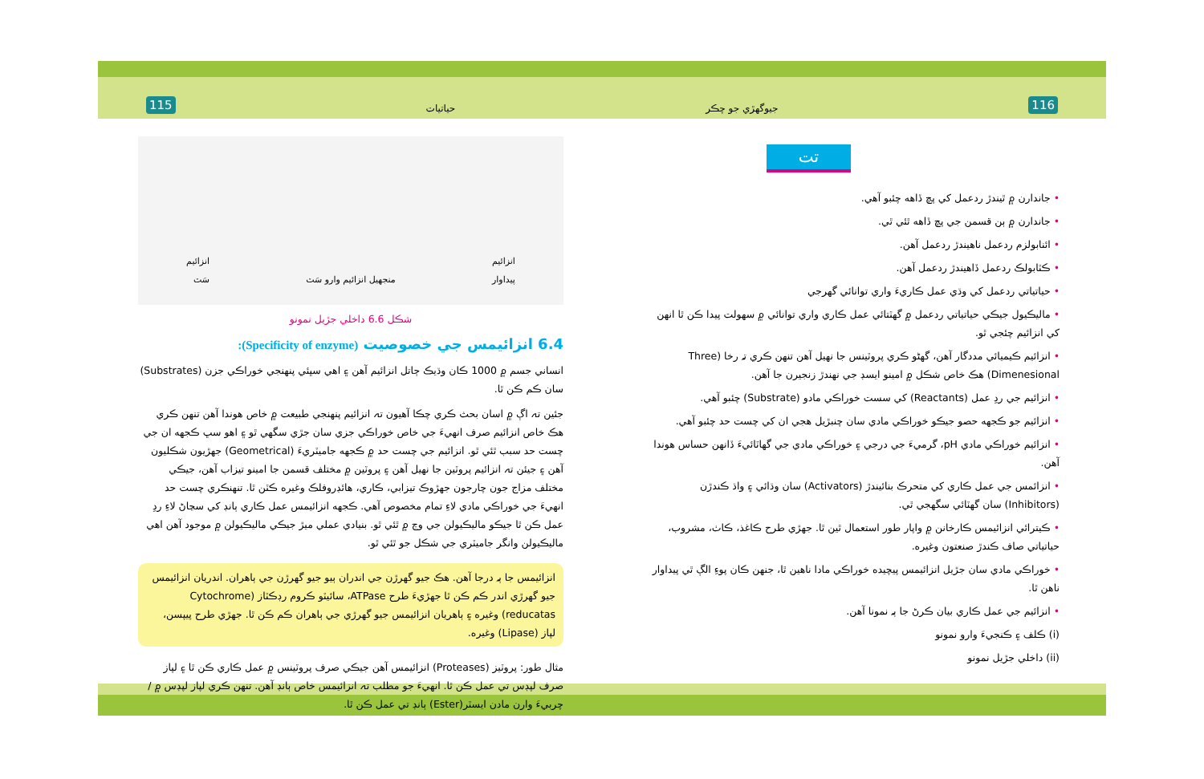115 حياتيات جيوگهڙي جو چڪر 116
تت
• جاندارن ۾ ٿيندڙ ردعمل کي پچ ڏاهه چئبو آهي.
• جاندارن ۾ ٻن قسمن جي پچ ڏاهه ٿئي ٿي.
• ائنابولزم ردعمل ناهيندڙ ردعمل آهن.
• ڪٽابولڪ ردعمل ڏاهيندڙ ردعمل آهن.
• حياتياتي ردعمل کي وڌي عمل ڪاريءَ واري توانائي گهرجي
• ماليڪيول جيڪي حياتياتي ردعمل ۾ گهٽتائي عمل ڪاري واري توانائي ۾ سهولت پيدا ڪن ٿا انهن کي انزائيم چئجي ٿو.
• انزائيم ڪيميائي مددگار آهن، گهڻو ڪري پروٽينس جا نهيل آهن تنهن ڪري تہ رخا (Three Dimenesional) هڪ خاص شڪل ۾ امينو ايسڊ جي نهندڙ زنجيرن جا آهن.
• انزائيم جي ردِ عمل (Reactants) کي سست خوراڪي مادو (Substrate) چئبو آهي.
• انزائيم جو ڪجهه حصو جيڪو خوراڪي مادي سان چنبڙيل هجي ان کي چست حد چئبو آهي.
• انزائيم خوراڪي مادي pH، گرميءَ جي درجي ۽ خوراڪي مادي جي گهاٽائيءَ ڏانهن حساس هوندا آهن.
• انزائمس جي عمل ڪاري کي متحرڪ بنائيندڙ (Activators) سان وڌائي ۽ واڌ ڪندڙن (Inhibitors) سان گهٽائي سگهجي ٿي.
• ڪيترائي انزائيمس ڪارخانن ۾ واپار طور استعمال ٿين ٿا. جهڙي طرح ڪاغذ، ڪاٺ، مشروب، حياتياتي صاف ڪندڙ صنعتون وغيره.
• خوراڪي مادي سان جڙيل انزائيمس پيچيده خوراڪي مادا ناهين ٿا، جنهن ڪان پوءِ الڳ ٿي پيداوار ناهن ٿا.
• انزائيم جي عمل ڪاري بيان ڪرڻ جا ٻہ نمونا آهن.
(i) ڪلف ۽ ڪنجيءَ وارو نمونو
(ii) داخلي جڙيل نمونو
انزائيم
پيداوار منجهيل انزائيم وارو سَٽ انزائيم
سَٽ
شڪل 6.6 داخلي جڙيل نمونو
6.4 انزائيمس جي خصوصيت (Specificity of enzyme):
انساني جسم ۾ 1000 ڪان وڌيڪ ڄاتل انزائيم آهن ۽ اهي سڀئي پنهنجي خوراڪي جزن (Substrates) سان ڪم ڪن ٿا.
جئين تہ اڳ ۾ اسان بحث ڪري چڪا آهيون تہ انزائيم پنهنجي طبيعت ۾ خاص هوندا آهن تنهن ڪري هڪ خاص انزائيم صرف انهيءَ جي خاص خوراڪي جزي سان جڙي سگهي ٿو ۽ اهو سڀ ڪجهه ان جي چست حد سبب ٿئي ٿو. انزائيم جي چست حد ۾ ڪجهه جاميٽريءَ (Geometrical) جهڙيون شڪليون آهن ۽ جيئن تہ انزائيم پروٽين جا نهيل آهن ۽ پروٽين ۾ مختلف قسمن جا امينو تيزاب آهن، جيڪي مختلف مزاج جون چارجون جهڙوڪ تيزابي، ڪاري، هائڊروفلڪ وغيره ڪٽن ٿا. تنهنڪري چست حد انهيءَ جي خوراڪي مادي لاءِ تمام مخصوص آهي. ڪجهه انزائيمس عمل ڪاري ٻانڊ کي سڃاڻ لاءِ ردِ عمل ڪن ٿا جيڪو ماليڪيولن جي وچ ۾ ٿئي ٿو. بنيادي عملي ميڙ جيڪي ماليڪيولن ۾ موجود آهن اهي ماليڪيولن وانگر جاميٽري جي شڪل جو ٿئي ٿو.
انزائيمس جا ٻہ درجا آهن. هڪ جيو گهرڙن جي اندران ٻيو جيو گهرڙن جي ٻاهران. اندريان انزائيمس جيو گهرڙي اندر ڪم ڪن ٿا جهڙيءَ طرح ATPase، سائيٽو ڪروم رڊڪٽاز (Cytochrome reducatas) وغيره ۽ ٻاهريان انزائيمس جيو گهرڙي جي ٻاهران ڪم ڪن ٿا. جهڙي طرح پيپسن، لپاز (Lipase) وغيره.
مثال طور: پروٽيز (Proteases) انزائيمس آهن جيڪي صرف پروٽينس ۾ عمل ڪاري ڪن ٿا ۽ لپاز صرف لپڊس تي عمل ڪن ٿا. انهيءَ جو مطلب تہ انزائيمس خاص ٻانڊ آهن. تنهن ڪري لپاز لپڊس ۾ /چربيءَ وارن مادن ايسٽر(Ester) ٻانڊ تي عمل ڪن ٿا.